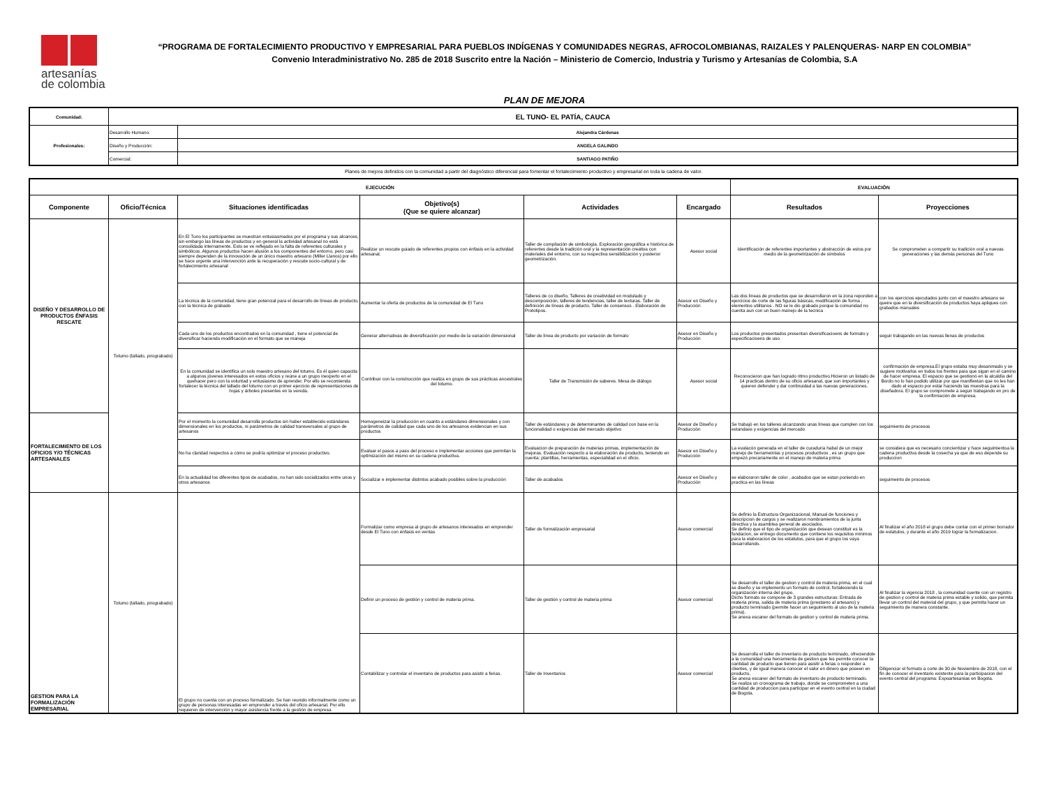artesanías
de colombia
“PROGRAMA DE FORTALECIMIENTO PRODUCTIVO Y EMPRESARIAL PARA PUEBLOS INDÍGENAS Y COMUNIDADES NEGRAS, AFROCOLOMBIANAS, RAIZALES Y PALENQUERAS- NARP EN COLOMBIA”
Convenio Interadministrativo No. 285 de 2018 Suscrito entre la Nación – Ministerio de Comercio, Industria y Turismo y Artesanías de Colombia, S.A
PLAN DE MEJORA
| Comunidad: | EL TUNO- EL PATÍA, CAUCA | |
| Profesionales: | Desarrollo Humano: | Alejandra Cárdenas |
| | Diseño y Producción: | ANGELA GALINDO |
| | Comercial: | SANTIAGO PATIÑO |
Planes de mejora definidos con la comunidad a partir del diagnóstico diferencial para fomentar el fortalecimiento productivo y empresarial en toda la cadena de valor.
| EJECUCIÓN | | | | | | EVALUACIÓN | |
| --- | --- | --- | --- | --- | --- | --- | --- |
| Componente | Oficio/Técnica | Situaciones identificadas | Objetivo(s) (Que se quiere alcanzar) | Actividades | Encargado | Resultados | Proyecciones |
| DISEÑO Y DESARROLLO DE PRODUCTOS ÉNFASIS RESCATE | Totumo (tallado, pirograbado) | En El Tuno los participantes se muestran entusiasmados por el programa y sus alcances, sin embargo las líneas de productos y en general la actividad artesanal no está consolidada internamente. Esto se ve reflejado en la falta de referentes culturales y simbólicos. Algunos productos hacen alusión a los componentes del entorno, pero casi siempre dependen de la innovación de un único maestro artesano (Miller Llanos) por ello se hace urgente una intervención ante la recuperación y rescate socio-cultural y de fortalecimiento artesanal | Realizar un rescate guiado de referentes propios con énfasis en la actividad artesanal. | Taller de compilación de simbología. Exploración geográfica e histórica de referentes desde la tradición oral y la representación creativa con materiales del entorno, con su respectiva sensibilización y posterior geometrización. | Asesor social | Identificación de referentes importantes y abstracción de estos por medio de la geometrización de símbolos | Se comprometen a compartir su tradición oral a nuevas generaciones y las demás personas del Tuno |
| | | La técnica de la comunidad, tiene gran potencial para el desarrollo de líneas de producto, con la técnica de grabado | Aumentar la oferta de productos de la comunidad de El Tuno | Talleres de co diseño, Talleres de creatividad en modulado y descomposición, talleres de tendencias, taller de texturas. Taller de definición de líneas de producto. Taller de consensos . Elaboración de Prototipos. | Asesor en Diseño y Producción | Las dos líneas de productos que se desarrollaron en la zona reponden a ejercicios de corte de las figuras básicas, modificación de forma , elementos utilitarios . NO se le dio grabado porque la comunidad no cuenta aun con un buen manejo de la tecnica | con los ejercicios ejecutados junto con el maestro artesano se queire que en la diversificación de productos haya apliques con grabados manuales |
| | | Cada uno de los productos encontrados en la comunidad , tiene el potencial de diversificar haciendo modificación en el formato que se maneja | Generar alternativas de diversificación por medio de la variación dimensional | Taller de línea de producto por variación de formato | Asesor en Diseño y Producción | Los productos presentados presentan diversificacioens de formato y especificacioens de uso | seguir trabajando en las nuevas llenas de productos |
| | | En la comunidad se identifica un solo maestro artesano del totumo. Es él quien capacita a algunos jóvenes interesados en estos oficios y reúne a un grupo inexperto en el quehacer pero con la voluntad y entusiasmo de aprender. Por ello se recomienda fortalecer la técnica del tallado del totumo con un primer ejercicio de representaciones de hojas y árboles presentes en la vereda. | Contribuir con la construcción que realiza en grupo de sus prácticas ancestrales del totumo. | Taller de Transmisión de saberes. Mesa de diálogo | Asesor social | Reconocieron que han logrado ritmo productivo.Hicieron un listado de 14 practicas dentro de su oficio artesanal, que son importantes y quieren defender y dar continuidad a las nuevas generaciones. | confirmación de empresa.El grupo estaba muy desanimado y se sugiere motivarlos en todos los frentes para que sigan en el camino de hacer empresa. El espacio que se gestionó en la alcaldía del Bordo no lo han podido utilizar por que manifiestan que no les han dado el espacio por estar haciendo las muestras para la diseñadora. El grupo se compromete a seguir trabajando en pro de la confirmación de empresa. |
| FORTALECIMIENTO DE LOS OFICIOS Y/O TÉCNICAS ARTESANALES | | Por el momento la comunidad desarrolla productos sin haber establecido estándares dimensionales en los productos, ni parámetros de calidad transversales al grupo de artesanos | Homogeneizar la producción en cuanto a estándares dimensionales y con parámetros de calidad que cada uno de los artesanos evidencian en sus productos | Taller de estándares y de determinantes de calidad con base en la funcionalidad o exigencias del mercado objetivo | Asesor de Diseño y Producción | Se trabajó en los talleres alcanzando unas líneas que cumplen con los estandaes y exigencias del mercado | seguimiento de procesos |
| | | No ha claridad respectos a cómo se podría optimizar el proceso productivo. | Evaluar el pasos a paso del proceso e implementar acciones que permitan la optimización del mismo en su cadena productiva. | Evaluacion de preparación de materias primas, implementación de mejoras. Evaluación respecto a la elaboración de producto, teniendo en cuenta: plantillas, herramientas, especialidad en el oficio. | Asesor en Diseño y Producción | La evalacón generada en el taller de curaduría habal de un mejor manejo de herrameintas y procesos productivos , es un grupo que empezó precariamente en el manejo de materia prima | se considera que es necesario concientizar y hace seguimientoa la cadena productiva desde la cosecha ya que de eso depende su produccion |
| | | En la actualidad los diferentes tipos de acabados, no han sido socializados entre unos y otros artesanos | Socializar e implementar distintos acabado posibles sobre la producción | Taller de acabados | Asesor en Diseño y Producción | se elaboraron taller de color , acabados que se estan poniendo en practica en las líneas | seguimeinto de procesos |
| GESTION PARA LA FORMALIZACIÓN EMPRESARIAL | Totumo (tallado, pirograbado) | El grupo no cuenta con un proceso formalizado. Se han reunido informalmente como un grupo de personas interesadas en emprender a través del oficio artesanal. Por ello requieren de intervención y mayor asistencia frente a la gestión de empresa | Formalizar como empresa al grupo de artesanos interesados en emprender desde El Tuno con énfasis en ventas | Taller de formalización empresarial | Asesor comercial | Se definio la Estructura Organizacional, Manual de funciones y descripcion de cargos y se realizaron nombramientos de la junta directiva y la asamblea general de asociados. Se definio que el tipo de organización que desean constituir es la fundacion, se entrego documento que contiene los requisitos minimos para la elaboracion de los estatutos, para que el grupo los vaya desarrollando. | Al finalizar el año 2018 el grupo debe contar con el primer borrador de estatutos, y durante el año 2019 lograr la formalizacion. |
| | | | Definir un proceso de gestión y control de materia prima. | Taller de gestión y control de materia prima | Asesor comercial | Se desarrollo el taller de gestion y control de materia prima, en el cual se diseño y se implemento un formato de control, fortaleciendo la organización interna del grupo. Dicho formato se compone de 3 grandes estructuras: Entrada de materia prima, salida de materia prima (prestamo al artesano) y producto terminado (permite hacer un seguimiento al uso de la materia prima). Se anexa escaner del formato de gestion y control de materia prima. | Al finalizar la vigencia 2018 , la comunidad cuente con un registro de gestion y control de materia prima estable y solido, que permita llevar un control del material del grupo, y que permita hacer un seguimiento de manera constante. |
| | | | Contabilizar y controlar el inventario de productos para asistir a ferias. | Taller de Inventarios | Asesor comercial | Se desarrolla el taller de inventario de producto terminado, ofreciendole a la comunidad una herramienta de gestion que les permite conocer la cantidad de producto que tienen para asistir a ferias o responder a clientes, y de igual manera conocer el valor en dinero que poseen en producto. Se anexa escaner del formato de inventario de producto terminado. Se realiza un cronograma de trabajo, donde se comprometen a una cantidad de produccion para participar en el evento central en la ciudad de Bogota. | Diligenciar el formato a corte de 30 de Noviembre de 2018, con el fin de conocer el inventario existente para la participacion del evento central del programa: Expoartesanias en Bogota. |